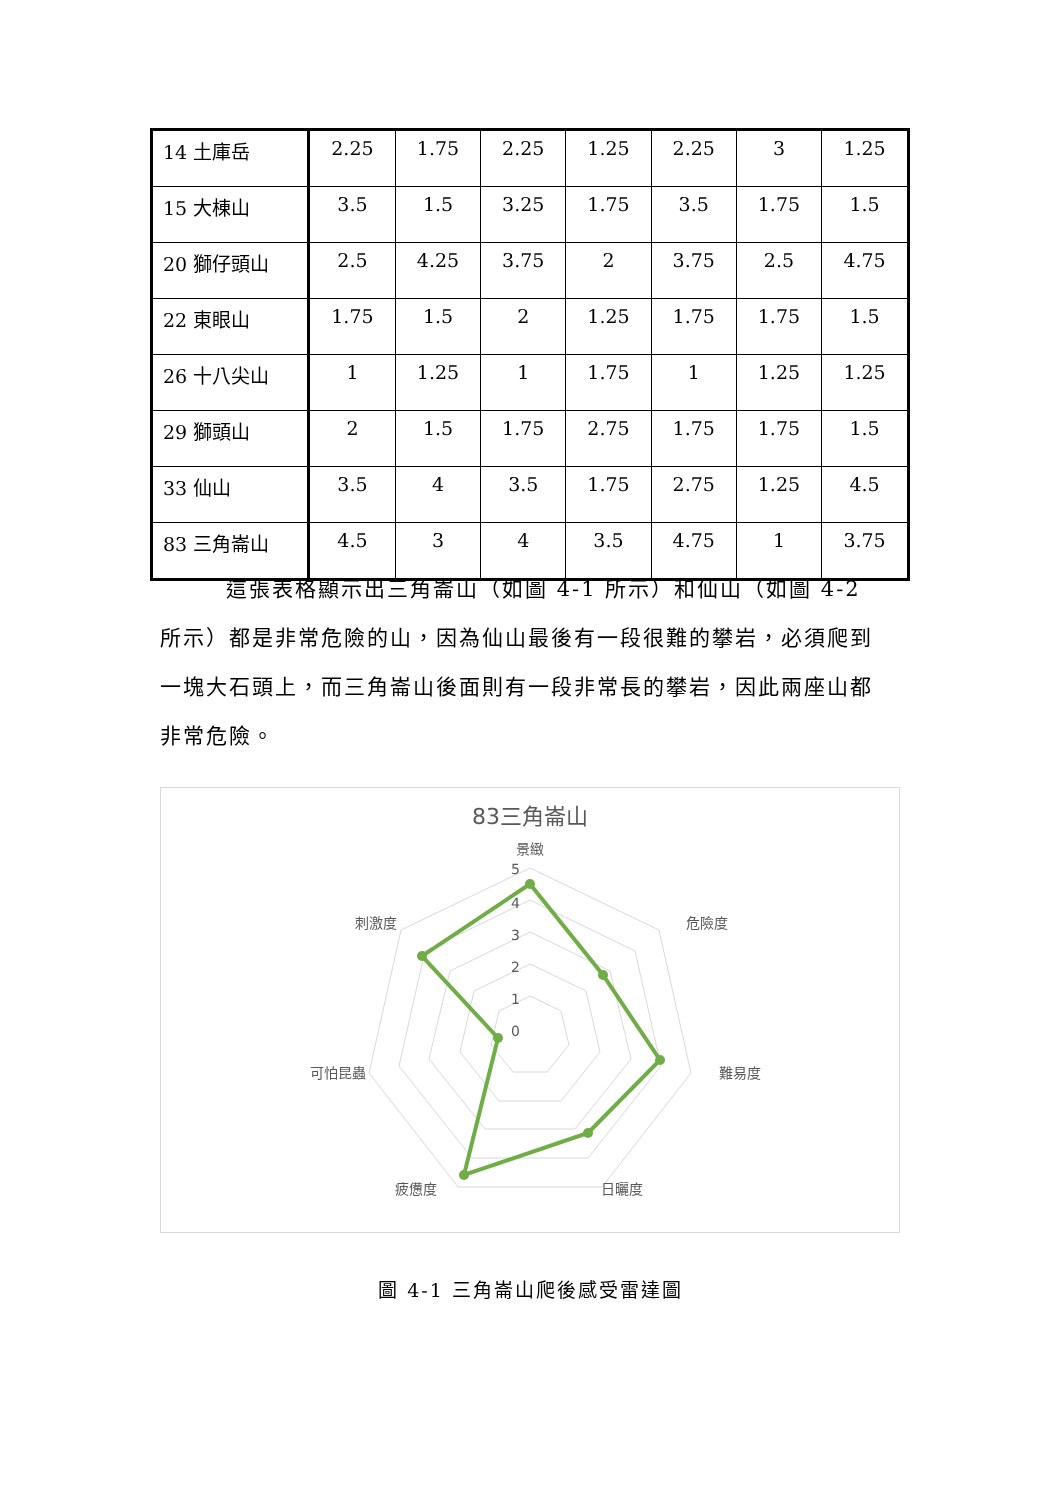| 14 土庫岳 | 2.25 | 1.75 | 2.25 | 1.25 | 2.25 | 3 | 1.25 |
| 15 大棟山 | 3.5 | 1.5 | 3.25 | 1.75 | 3.5 | 1.75 | 1.5 |
| 20 獅仔頭山 | 2.5 | 4.25 | 3.75 | 2 | 3.75 | 2.5 | 4.75 |
| 22 東眼山 | 1.75 | 1.5 | 2 | 1.25 | 1.75 | 1.75 | 1.5 |
| 26 十八尖山 | 1 | 1.25 | 1 | 1.75 | 1 | 1.25 | 1.25 |
| 29 獅頭山 | 2 | 1.5 | 1.75 | 2.75 | 1.75 | 1.75 | 1.5 |
| 33 仙山 | 3.5 | 4 | 3.5 | 1.75 | 2.75 | 1.25 | 4.5 |
| 83 三角崙山 | 4.5 | 3 | 4 | 3.5 | 4.75 | 1 | 3.75 |
這張表格顯示出三角崙山（如圖 4-1 所示）和仙山（如圖 4-2 所示）都是非常危險的山，因為仙山最後有一段很難的攀岩，必須爬到一塊大石頭上，而三角崙山後面則有一段非常長的攀岩，因此兩座山都非常危險。
83三角崙山
景緻
危險度
難易度
日曬度
疲憊度
可怕昆蟲
刺激度
5
4
3
2
1
0
圖 4-1 三角崙山爬後感受雷達圖